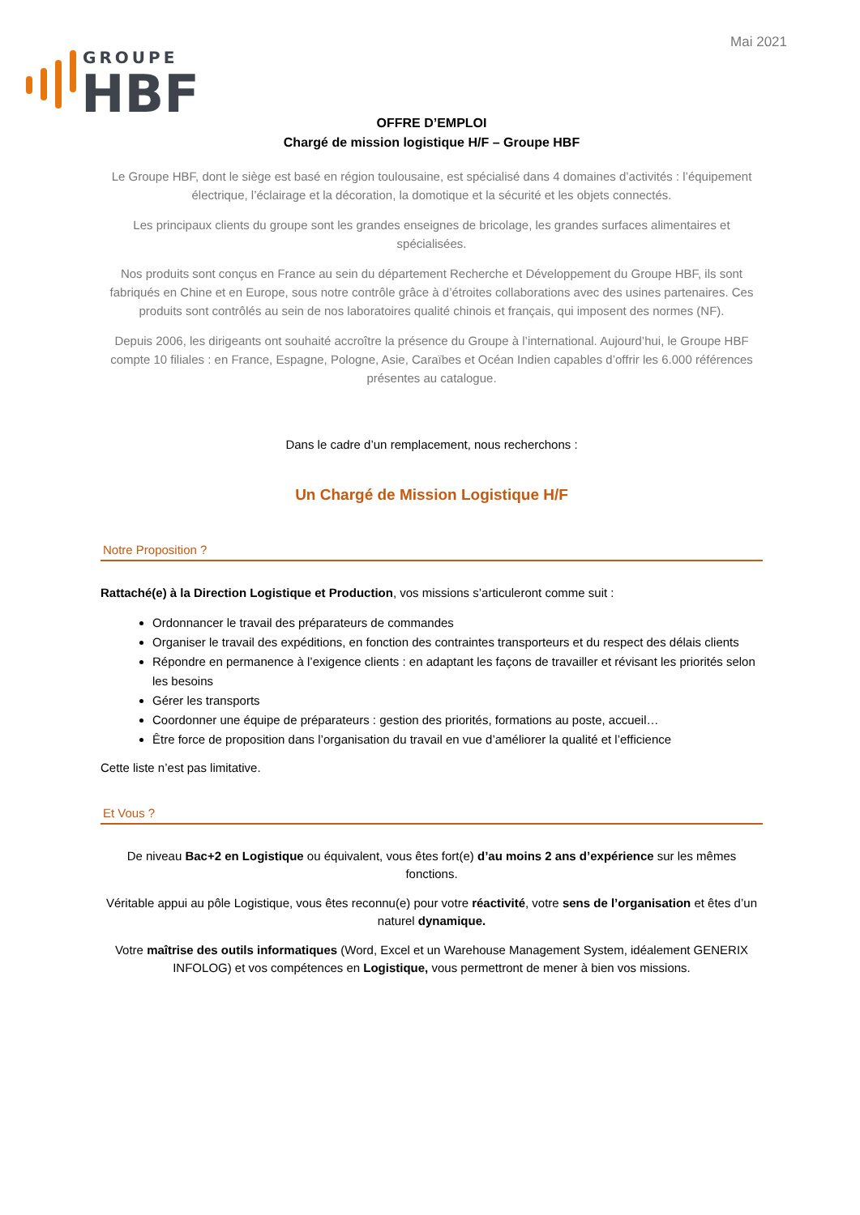Mai 2021
GROUPE
HBF
OFFRE D’EMPLOI
Chargé de mission logistique H/F – Groupe HBF
Le Groupe HBF, dont le siège est basé en région toulousaine, est spécialisé dans 4 domaines d’activités : l’équipement électrique, l’éclairage et la décoration, la domotique et la sécurité et les objets connectés.
Les principaux clients du groupe sont les grandes enseignes de bricolage, les grandes surfaces alimentaires et spécialisées.
Nos produits sont conçus en France au sein du département Recherche et Développement du Groupe HBF, ils sont fabriqués en Chine et en Europe, sous notre contrôle grâce à d’étroites collaborations avec des usines partenaires. Ces produits sont contrôlés au sein de nos laboratoires qualité chinois et français, qui imposent des normes (NF).
Depuis 2006, les dirigeants ont souhaité accroître la présence du Groupe à l’international. Aujourd’hui, le Groupe HBF compte 10 filiales : en France, Espagne, Pologne, Asie, Caraïbes et Océan Indien capables d’offrir les 6.000 références présentes au catalogue.
Dans le cadre d’un remplacement, nous recherchons :
Un Chargé de Mission Logistique H/F
Notre Proposition ?
Rattaché(e) à la Direction Logistique et Production, vos missions s’articuleront comme suit :
Ordonnancer le travail des préparateurs de commandes
Organiser le travail des expéditions, en fonction des contraintes transporteurs et du respect des délais clients
Répondre en permanence à l’exigence clients : en adaptant les façons de travailler et révisant les priorités selon les besoins
Gérer les transports
Coordonner une équipe de préparateurs : gestion des priorités, formations au poste, accueil…
Être force de proposition dans l’organisation du travail en vue d’améliorer la qualité et l’efficience
Cette liste n’est pas limitative.
Et Vous ?
De niveau Bac+2 en Logistique ou équivalent, vous êtes fort(e) d’au moins 2 ans d’expérience sur les mêmes fonctions.
Véritable appui au pôle Logistique, vous êtes reconnu(e) pour votre réactivité, votre sens de l’organisation et êtes d’un naturel dynamique.
Votre maîtrise des outils informatiques (Word, Excel et un Warehouse Management System, idéalement GENERIX INFOLOG) et vos compétences en Logistique, vous permettront de mener à bien vos missions.